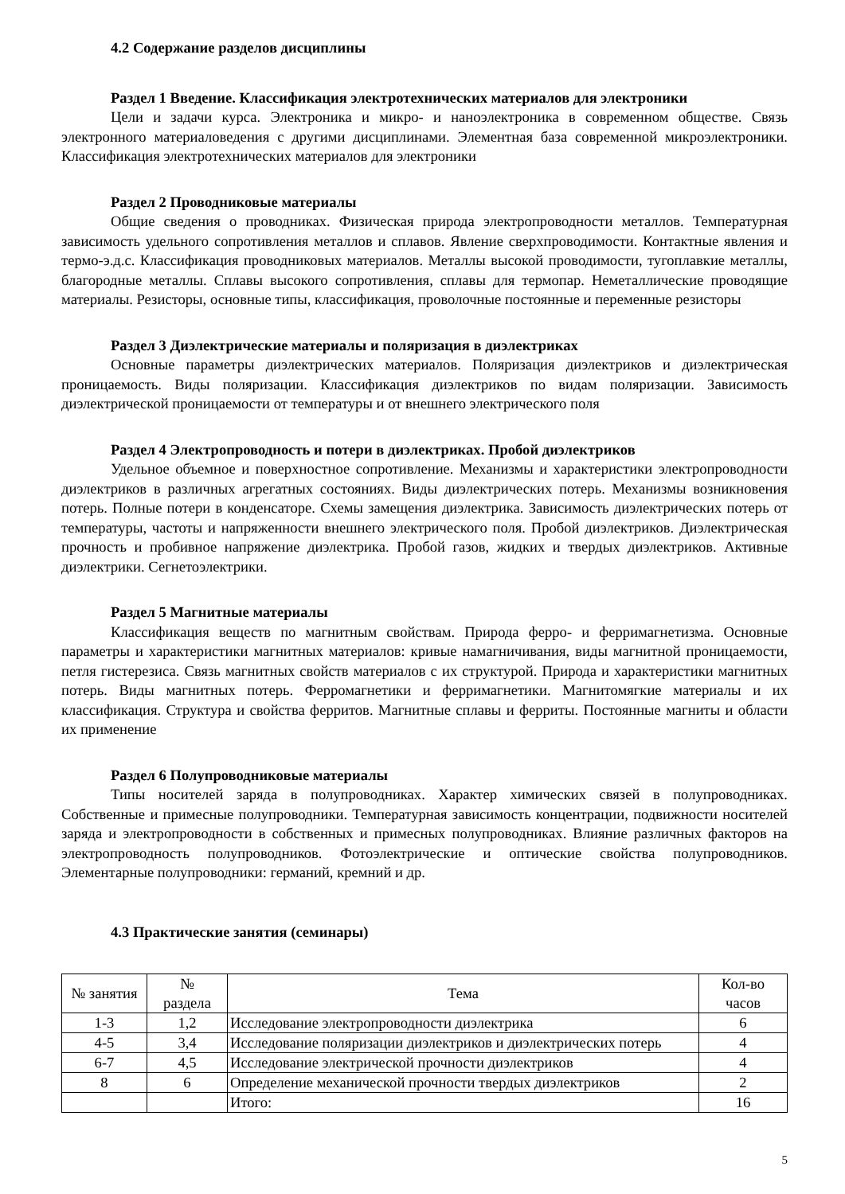4.2 Содержание разделов дисциплины
Раздел 1 Введение. Классификация электротехнических материалов для электроники
Цели и задачи курса. Электроника и микро- и наноэлектроника в современном обществе. Связь электронного материаловедения с другими дисциплинами. Элементная база современной микроэлектроники. Классификация электротехнических материалов для электроники
Раздел 2 Проводниковые материалы
Общие сведения о проводниках. Физическая природа электропроводности металлов. Температурная зависимость удельного сопротивления металлов и сплавов. Явление сверхпроводимости. Контактные явления и термо-э.д.с. Классификация проводниковых материалов. Металлы высокой проводимости, тугоплавкие металлы, благородные металлы. Сплавы высокого сопротивления, сплавы для термопар. Неметаллические проводящие материалы. Резисторы, основные типы, классификация, проволочные постоянные и переменные резисторы
Раздел 3 Диэлектрические материалы и поляризация в диэлектриках
Основные параметры диэлектрических материалов. Поляризация диэлектриков и диэлектрическая проницаемость. Виды поляризации. Классификация диэлектриков по видам поляризации. Зависимость диэлектрической проницаемости от температуры и от внешнего электрического поля
Раздел 4 Электропроводность и потери в диэлектриках. Пробой диэлектриков
Удельное объемное и поверхностное сопротивление. Механизмы и характеристики электропроводности диэлектриков в различных агрегатных состояниях. Виды диэлектрических потерь. Механизмы возникновения потерь. Полные потери в конденсаторе. Схемы замещения диэлектрика. Зависимость диэлектрических потерь от температуры, частоты и напряженности внешнего электрического поля. Пробой диэлектриков. Диэлектрическая прочность и пробивное напряжение диэлектрика. Пробой газов, жидких и твердых диэлектриков. Активные диэлектрики. Сегнетоэлектрики.
Раздел 5 Магнитные материалы
Классификация веществ по магнитным свойствам. Природа ферро- и ферримагнетизма. Основные параметры и характеристики магнитных материалов: кривые намагничивания, виды магнитной проницаемости, петля гистерезиса. Связь магнитных свойств материалов с их структурой. Природа и характеристики магнитных потерь. Виды магнитных потерь. Ферромагнетики и ферримагнетики. Магнитомягкие материалы и их классификация. Структура и свойства ферритов. Магнитные сплавы и ферриты. Постоянные магниты и области их применение
Раздел 6 Полупроводниковые материалы
Типы носителей заряда в полупроводниках. Характер химических связей в полупроводниках. Собственные и примесные полупроводники. Температурная зависимость концентрации, подвижности носителей заряда и электропроводности в собственных и примесных полупроводниках. Влияние различных факторов на электропроводность полупроводников. Фотоэлектрические и оптические свойства полупроводников. Элементарные полупроводники: германий, кремний и др.
4.3 Практические занятия (семинары)
| № занятия | № раздела | Тема | Кол-во часов |
| --- | --- | --- | --- |
| 1-3 | 1,2 | Исследование электропроводности диэлектрика | 6 |
| 4-5 | 3,4 | Исследование поляризации диэлектриков и диэлектрических потерь | 4 |
| 6-7 | 4,5 | Исследование электрической прочности диэлектриков | 4 |
| 8 | 6 | Определение механической прочности твердых диэлектриков | 2 |
| | | Итого: | 16 |
5